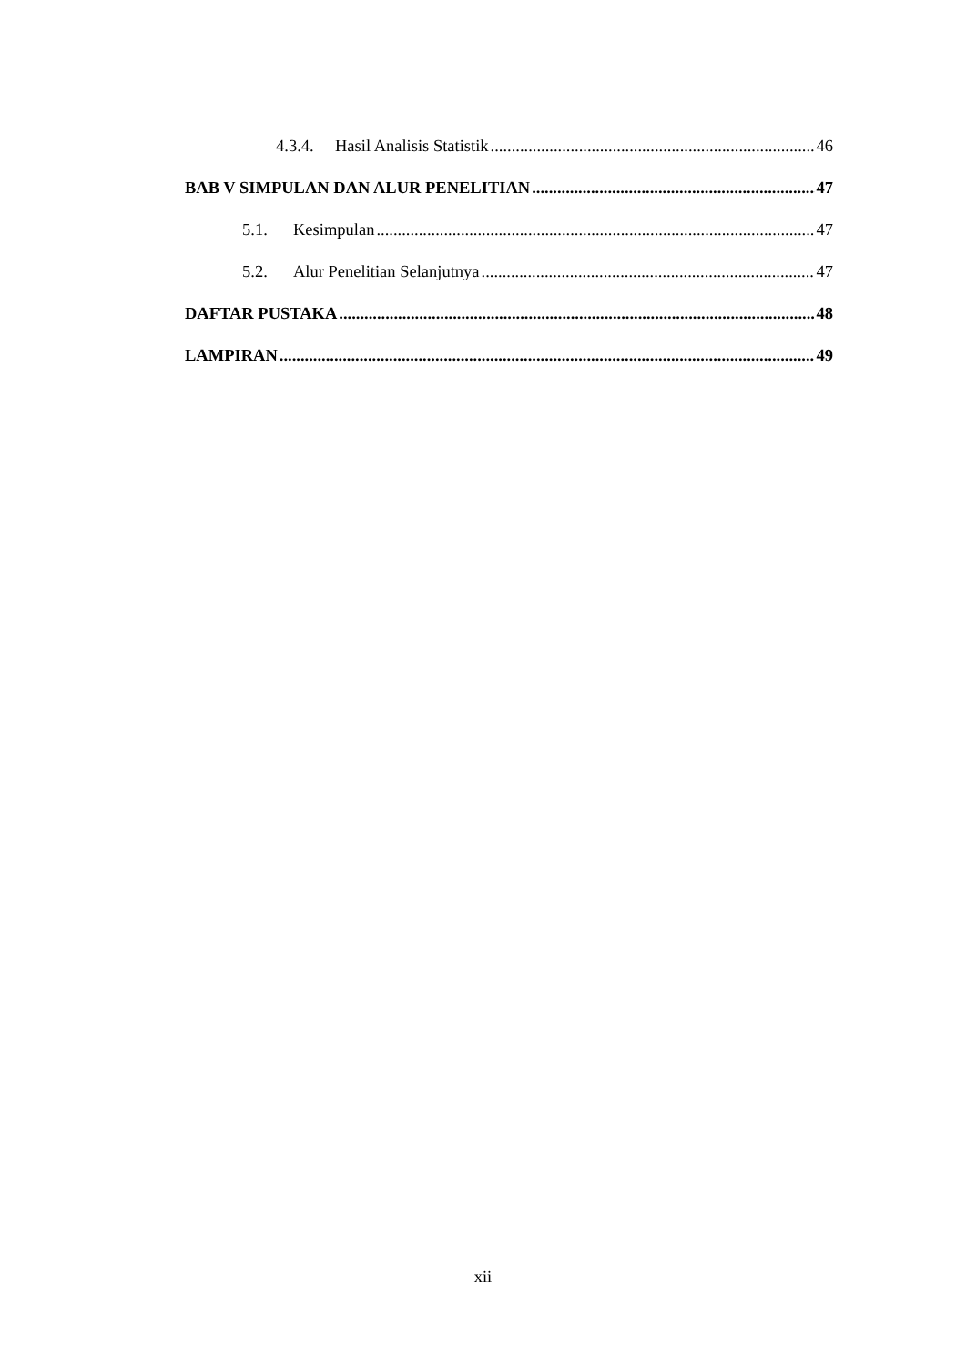4.3.4. Hasil Analisis Statistik 46
BAB V SIMPULAN DAN ALUR PENELITIAN 47
5.1. Kesimpulan 47
5.2. Alur Penelitian Selanjutnya 47
DAFTAR PUSTAKA 48
LAMPIRAN 49
xii